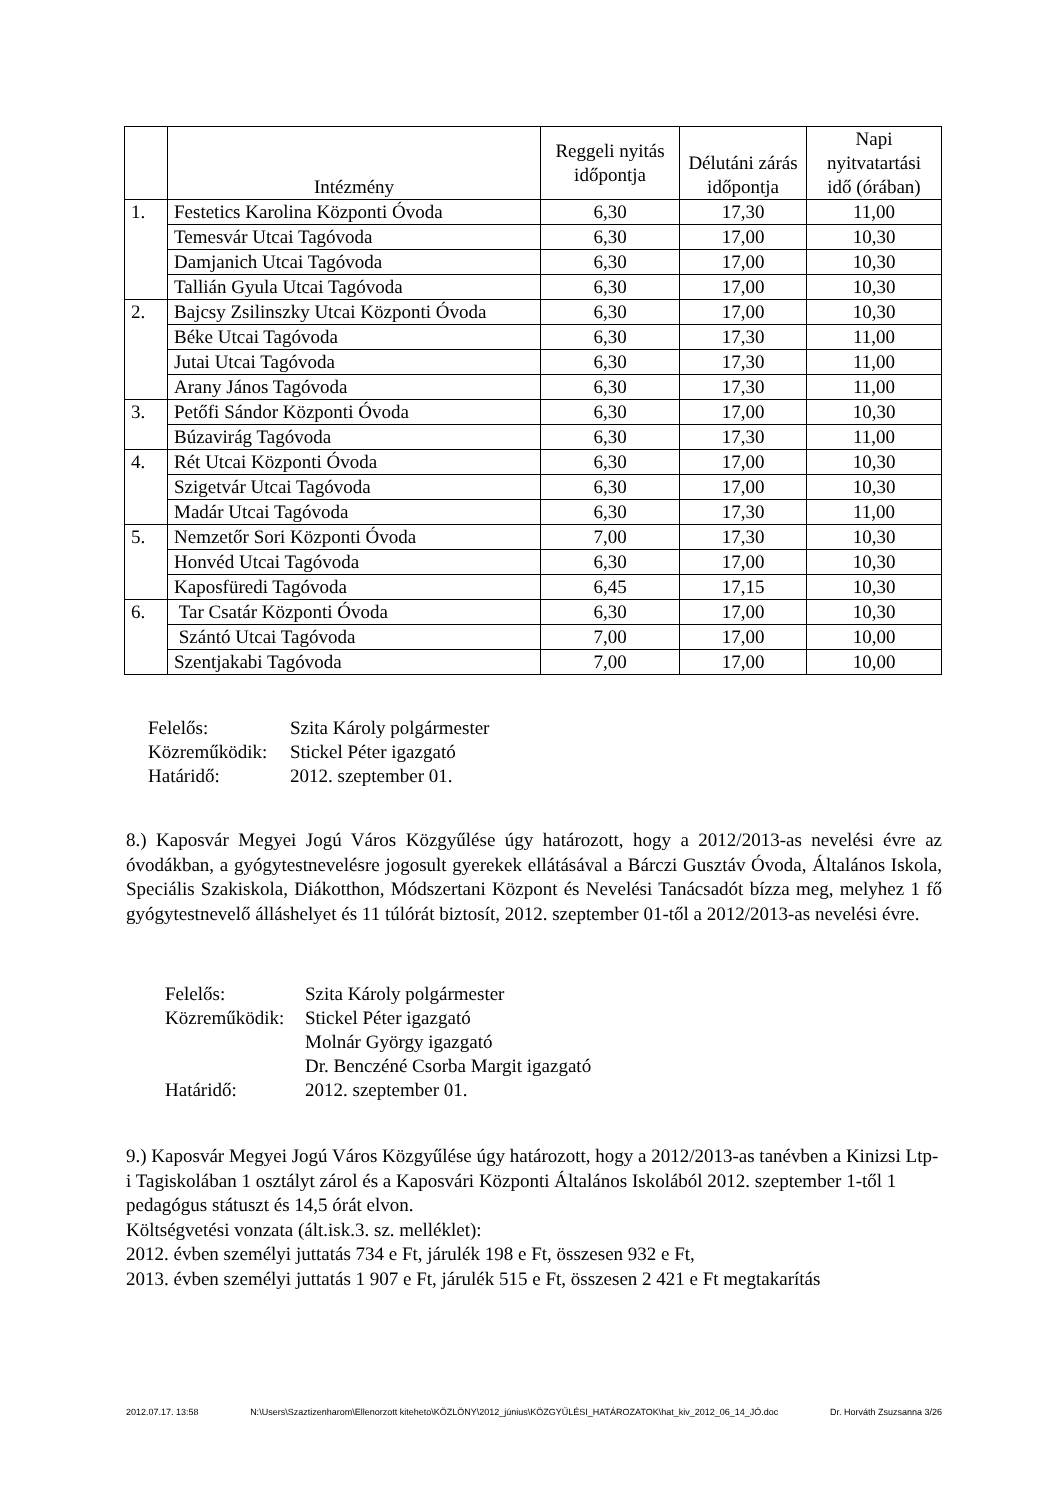| | Intézmény | Reggeli nyitás időpontja | Délutáni zárás időpontja | Napi nyitvatartási idő (órában) |
| --- | --- | --- | --- | --- |
| 1. | Festetics Karolina Központi Óvoda | 6,30 | 17,30 | 11,00 |
| | Temesvár Utcai Tagóvoda | 6,30 | 17,00 | 10,30 |
| | Damjanich Utcai Tagóvoda | 6,30 | 17,00 | 10,30 |
| | Tallián Gyula Utcai Tagóvoda | 6,30 | 17,00 | 10,30 |
| 2. | Bajcsy Zsilinszky Utcai Központi Óvoda | 6,30 | 17,00 | 10,30 |
| | Béke Utcai Tagóvoda | 6,30 | 17,30 | 11,00 |
| | Jutai Utcai Tagóvoda | 6,30 | 17,30 | 11,00 |
| | Arany János Tagóvoda | 6,30 | 17,30 | 11,00 |
| 3. | Petőfi Sándor Központi Óvoda | 6,30 | 17,00 | 10,30 |
| | Búzavirág Tagóvoda | 6,30 | 17,30 | 11,00 |
| 4. | Rét Utcai Központi Óvoda | 6,30 | 17,00 | 10,30 |
| | Szigetvár Utcai Tagóvoda | 6,30 | 17,00 | 10,30 |
| | Madár Utcai Tagóvoda | 6,30 | 17,30 | 11,00 |
| 5. | Nemzetőr Sori Központi Óvoda | 7,00 | 17,30 | 10,30 |
| | Honvéd Utcai Tagóvoda | 6,30 | 17,00 | 10,30 |
| | Kaposfüredi Tagóvoda | 6,45 | 17,15 | 10,30 |
| 6. | Tar Csatár Központi Óvoda | 6,30 | 17,00 | 10,30 |
| | Szántó Utcai Tagóvoda | 7,00 | 17,00 | 10,00 |
| | Szentjakabi Tagóvoda | 7,00 | 17,00 | 10,00 |
| Felelős: | Szita Károly polgármester |
| Közreműködik: | Stickel Péter igazgató |
| Határidő: | 2012. szeptember 01. |
8.) Kaposvár Megyei Jogú Város Közgyűlése úgy határozott, hogy a 2012/2013-as nevelési évre az óvodákban, a gyógytestnevelésre jogosult gyerekek ellátásával a Bárczi Gusztáv Óvoda, Általános Iskola, Speciális Szakiskola, Diákotthon, Módszertani Központ és Nevelési Tanácsadót bízza meg, melyhez 1 fő gyógytestnevelő álláshelyet és 11 túlórát biztosít, 2012. szeptember 01-től a 2012/2013-as nevelési évre.
| Felelős: | Szita Károly polgármester |
| Közreműködik: | Stickel Péter igazgató |
| | Molnár György igazgató |
| | Dr. Benczéné Csorba Margit igazgató |
| Határidő: | 2012. szeptember 01. |
9.) Kaposvár Megyei Jogú Város Közgyűlése úgy határozott, hogy a 2012/2013-as tanévben a Kinizsi Ltp-i Tagiskolában 1 osztályt zárol és a Kaposvári Központi Általános Iskolából 2012. szeptember 1-től 1 pedagógus státuszt és 14,5 órát elvon.
Költségvetési vonzata (ált.isk.3. sz. melléklet):
2012. évben személyi juttatás 734 e Ft, járulék 198 e Ft, összesen 932 e Ft,
2013. évben személyi juttatás 1 907 e Ft, járulék 515 e Ft, összesen 2 421 e Ft megtakarítás
2012.07.17. 13:58 N:\Users\Szaztizenharom\Ellenorzott kiteheto\KÖZLÖNY\2012_június\KÖZGYŰLÉSI_HATÁROZATOK\hat_kiv_2012_06_14_JÓ.doc Dr. Horváth Zsuzsanna 3/26